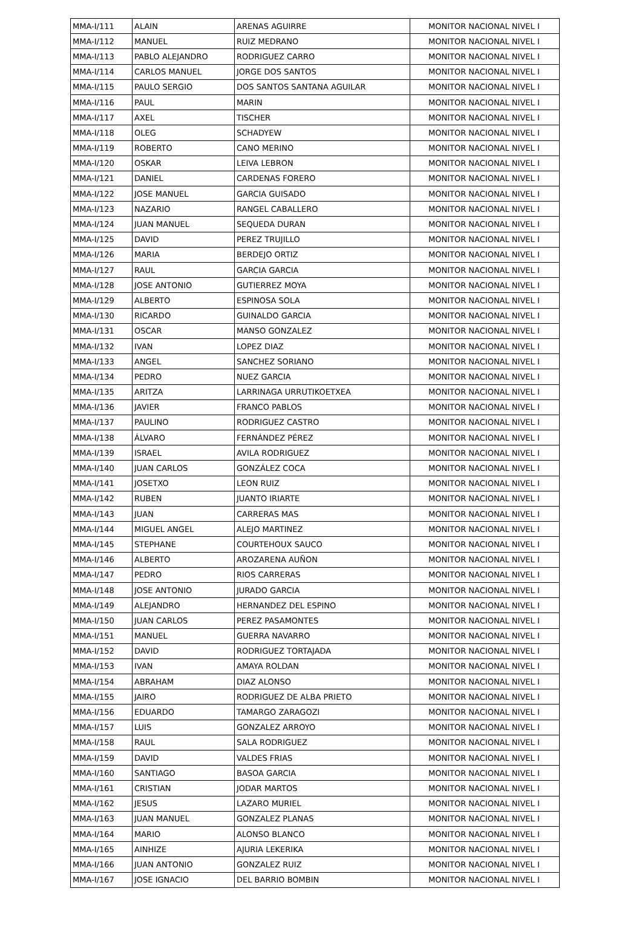| MMA-I/111 | ALAIN | ARENAS AGUIRRE | MONITOR NACIONAL NIVEL I |
| MMA-I/112 | MANUEL | RUIZ MEDRANO | MONITOR NACIONAL NIVEL I |
| MMA-I/113 | PABLO ALEJANDRO | RODRIGUEZ CARRO | MONITOR NACIONAL NIVEL I |
| MMA-I/114 | CARLOS MANUEL | JORGE DOS SANTOS | MONITOR NACIONAL NIVEL I |
| MMA-I/115 | PAULO SERGIO | DOS SANTOS SANTANA AGUILAR | MONITOR NACIONAL NIVEL I |
| MMA-I/116 | PAUL | MARIN | MONITOR NACIONAL NIVEL I |
| MMA-I/117 | AXEL | TISCHER | MONITOR NACIONAL NIVEL I |
| MMA-I/118 | OLEG | SCHADYEW | MONITOR NACIONAL NIVEL I |
| MMA-I/119 | ROBERTO | CANO MERINO | MONITOR NACIONAL NIVEL I |
| MMA-I/120 | OSKAR | LEIVA LEBRON | MONITOR NACIONAL NIVEL I |
| MMA-I/121 | DANIEL | CARDENAS FORERO | MONITOR NACIONAL NIVEL I |
| MMA-I/122 | JOSE MANUEL | GARCIA GUISADO | MONITOR NACIONAL NIVEL I |
| MMA-I/123 | NAZARIO | RANGEL CABALLERO | MONITOR NACIONAL NIVEL I |
| MMA-I/124 | JUAN MANUEL | SEQUEDA DURAN | MONITOR NACIONAL NIVEL I |
| MMA-I/125 | DAVID | PEREZ TRUJILLO | MONITOR NACIONAL NIVEL I |
| MMA-I/126 | MARIA | BERDEJO ORTIZ | MONITOR NACIONAL NIVEL I |
| MMA-I/127 | RAUL | GARCIA GARCIA | MONITOR NACIONAL NIVEL I |
| MMA-I/128 | JOSE ANTONIO | GUTIERREZ MOYA | MONITOR NACIONAL NIVEL I |
| MMA-I/129 | ALBERTO | ESPINOSA SOLA | MONITOR NACIONAL NIVEL I |
| MMA-I/130 | RICARDO | GUINALDO GARCIA | MONITOR NACIONAL NIVEL I |
| MMA-I/131 | OSCAR | MANSO GONZALEZ | MONITOR NACIONAL NIVEL I |
| MMA-I/132 | IVAN | LOPEZ DIAZ | MONITOR NACIONAL NIVEL I |
| MMA-I/133 | ANGEL | SANCHEZ SORIANO | MONITOR NACIONAL NIVEL I |
| MMA-I/134 | PEDRO | NUEZ GARCIA | MONITOR NACIONAL NIVEL I |
| MMA-I/135 | ARITZA | LARRINAGA URRUTIKOETXEA | MONITOR NACIONAL NIVEL I |
| MMA-I/136 | JAVIER | FRANCO PABLOS | MONITOR NACIONAL NIVEL I |
| MMA-I/137 | PAULINO | RODRIGUEZ CASTRO | MONITOR NACIONAL NIVEL I |
| MMA-I/138 | ÁLVARO | FERNÁNDEZ PÉREZ | MONITOR NACIONAL NIVEL I |
| MMA-I/139 | ISRAEL | AVILA RODRIGUEZ | MONITOR NACIONAL NIVEL I |
| MMA-I/140 | JUAN CARLOS | GONZÁLEZ COCA | MONITOR NACIONAL NIVEL I |
| MMA-I/141 | JOSETXO | LEON RUIZ | MONITOR NACIONAL NIVEL I |
| MMA-I/142 | RUBEN | JUANTO IRIARTE | MONITOR NACIONAL NIVEL I |
| MMA-I/143 | JUAN | CARRERAS MAS | MONITOR NACIONAL NIVEL I |
| MMA-I/144 | MIGUEL ANGEL | ALEJO MARTINEZ | MONITOR NACIONAL NIVEL I |
| MMA-I/145 | STEPHANE | COURTEHOUX SAUCO | MONITOR NACIONAL NIVEL I |
| MMA-I/146 | ALBERTO | AROZARENA AUÑON | MONITOR NACIONAL NIVEL I |
| MMA-I/147 | PEDRO | RIOS CARRERAS | MONITOR NACIONAL NIVEL I |
| MMA-I/148 | JOSE ANTONIO | JURADO GARCIA | MONITOR NACIONAL NIVEL I |
| MMA-I/149 | ALEJANDRO | HERNANDEZ DEL ESPINO | MONITOR NACIONAL NIVEL I |
| MMA-I/150 | JUAN CARLOS | PEREZ PASAMONTES | MONITOR NACIONAL NIVEL I |
| MMA-I/151 | MANUEL | GUERRA NAVARRO | MONITOR NACIONAL NIVEL I |
| MMA-I/152 | DAVID | RODRIGUEZ TORTAJADA | MONITOR NACIONAL NIVEL I |
| MMA-I/153 | IVAN | AMAYA ROLDAN | MONITOR NACIONAL NIVEL I |
| MMA-I/154 | ABRAHAM | DIAZ ALONSO | MONITOR NACIONAL NIVEL I |
| MMA-I/155 | JAIRO | RODRIGUEZ DE ALBA PRIETO | MONITOR NACIONAL NIVEL I |
| MMA-I/156 | EDUARDO | TAMARGO ZARAGOZI | MONITOR NACIONAL NIVEL I |
| MMA-I/157 | LUIS | GONZALEZ ARROYO | MONITOR NACIONAL NIVEL I |
| MMA-I/158 | RAUL | SALA RODRIGUEZ | MONITOR NACIONAL NIVEL I |
| MMA-I/159 | DAVID | VALDES FRIAS | MONITOR NACIONAL NIVEL I |
| MMA-I/160 | SANTIAGO | BASOA GARCIA | MONITOR NACIONAL NIVEL I |
| MMA-I/161 | CRISTIAN | JODAR MARTOS | MONITOR NACIONAL NIVEL I |
| MMA-I/162 | JESUS | LAZARO MURIEL | MONITOR NACIONAL NIVEL I |
| MMA-I/163 | JUAN MANUEL | GONZALEZ PLANAS | MONITOR NACIONAL NIVEL I |
| MMA-I/164 | MARIO | ALONSO BLANCO | MONITOR NACIONAL NIVEL I |
| MMA-I/165 | AINHIZE | AJURIA LEKERIKA | MONITOR NACIONAL NIVEL I |
| MMA-I/166 | JUAN ANTONIO | GONZALEZ RUIZ | MONITOR NACIONAL NIVEL I |
| MMA-I/167 | JOSE IGNACIO | DEL BARRIO BOMBIN | MONITOR NACIONAL NIVEL I |